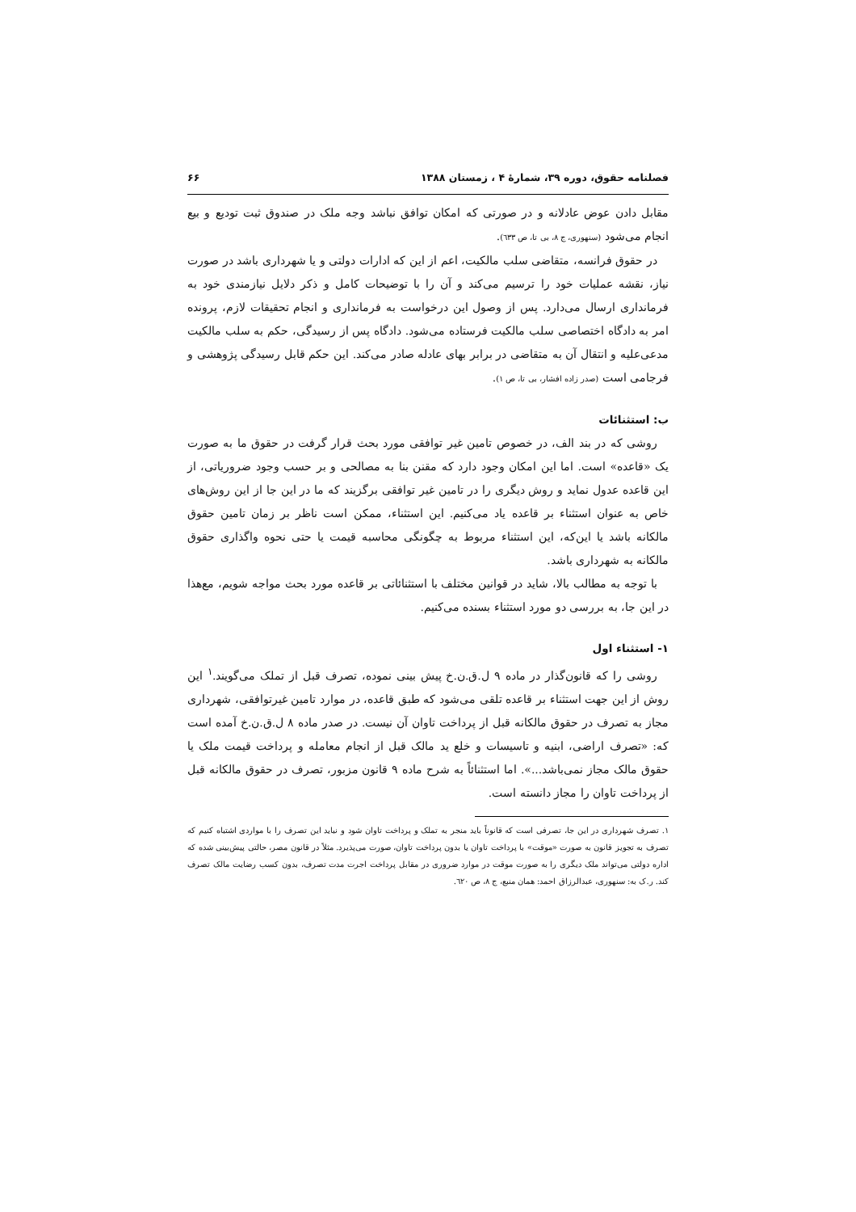فصلنامه حقوق، دوره ۳۹، شمارهٔ ۴ ، زمستان ۱۳۸۸ ۶۶
مقابل دادن عوض عادلانه و در صورتی که امکان توافق نباشد وجه ملک در صندوق ثبت توديع و بيع انجام می‌شود (سنهوری، ج ۸، بی تا، ص ٦٣٣).
در حقوق فرانسه، متقاضی سلب مالکیت، اعم از این که ادارات دولتی و یا شهرداری باشد در صورت نیاز، نقشه عملیات خود را ترسیم می‌کند و آن را با توضیحات کامل و ذکر دلایل نیازمندی خود به فرمانداری ارسال می‌دارد. پس از وصول این درخواست به فرمانداری و انجام تحقیقات لازم، پرونده امر به دادگاه اختصاصی سلب مالکیت فرستاده می‌شود. دادگاه پس از رسیدگی، حکم به سلب مالکیت مدعی‌علیه و انتقال آن به متقاضی در برابر بهای عادله صادر می‌کند. این حکم قابل رسیدگی پژوهشی و فرجامی است (صدر زاده افشار، بی تا، ص ۱).
ب: استثنائات
روشی که در بند الف، در خصوص تامین غیر توافقی مورد بحث قرار گرفت در حقوق ما به صورت یک «قاعده» است. اما این امکان وجود دارد که مقنن بنا به مصالحی و بر حسب وجود ضروریاتی، از این قاعده عدول نماید و روش دیگری را در تامین غیر توافقی برگزیند که ما در این جا از این روش‌های خاص به عنوان استثناء بر قاعده یاد می‌کنیم. این استثناء، ممکن است ناظر بر زمان تامین حقوق مالکانه باشد یا این‌که، این استثناء مربوط به چگونگی محاسبه قیمت یا حتی نحوه واگذاری حقوق مالکانه به شهرداری باشد.
با توجه به مطالب بالا، شاید در قوانین مختلف با استثنائاتی بر قاعده مورد بحث مواجه شویم، مع‌هذا در این جا، به بررسی دو مورد استثناء بسنده می‌کنیم.
۱- استثناء اول
روشی را که قانون‌گذار در ماده ۹ ل.ق.ن.خ پیش بینی نموده، تصرف قبل از تملک می‌گویند.<sup>۱</sup> این روش از این جهت استثناء بر قاعده تلقی می‌شود که طبق قاعده، در موارد تامین غیرتوافقی، شهرداری مجاز به تصرف در حقوق مالکانه قبل از پرداخت تاوان آن نیست. در صدر ماده ۸ ل.ق.ن.خ آمده است که: «تصرف اراضی، ابنیه و تاسیسات و خلع ید مالک قبل از انجام معامله و پرداخت قیمت ملک یا حقوق مالک مجاز نمی‌باشد...». اما استثنائاً به شرح ماده ۹ قانون مزبور، تصرف در حقوق مالکانه قبل از پرداخت تاوان را مجاز دانسته است.
۱. تصرف شهرداری در این جا، تصرفی است که قانوناً باید منجر به تملک و پرداخت تاوان شود و نباید این تصرف را با مواردی اشتباه کنیم که تصرف به تجویز قانون به صورت «موقت» با پرداخت تاوان یا بدون پرداخت تاوان، صورت می‌پذیرد. مثلاً در قانون مصر، حالتی پیش‌بینی شده که اداره دولتی می‌تواند ملک دیگری را به صورت موقت در موارد ضروری در مقابل پرداخت اجرت مدت تصرف، بدون کسب رضایت مالک تصرف کند. ر.ک به: سنهوری، عبدالرزاق احمد: همان منبع، ج ۸، ص ٦٢٠.